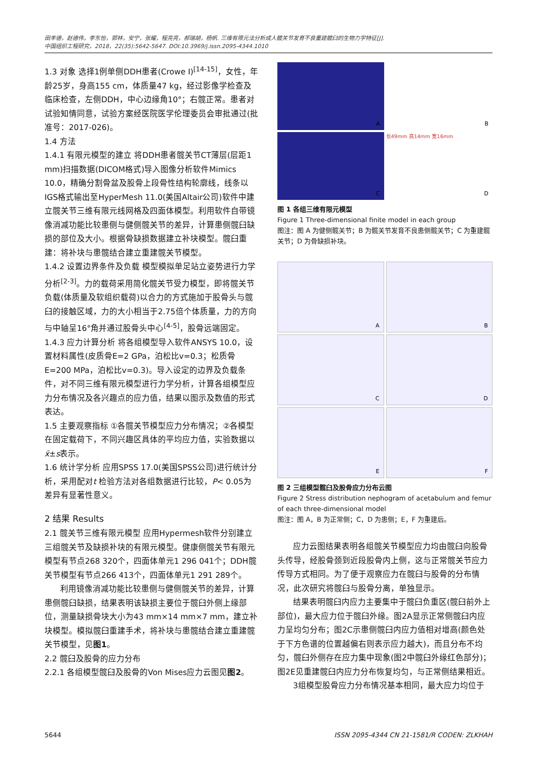田丰德，赵德伟，李东怡，郭林，安宁，张耀，程亮亮，郝瑞胡，杨帆. 三维有限元法分析成人髋关节发育不良重建髋臼的生物力学特征[J].
中国组织工程研究，2018，22(35):5642-5647. DOI:10.3969/j.issn.2095-4344.1010
1.3 对象 选择1例单侧DDH患者(Crowe Ⅰ)<sup>[14-15]</sup>，女性，年龄25岁，身高155 cm，体质量47 kg，经过影像学检查及临床检查，左侧DDH，中心边缘角10°；右髋正常。患者对试验知情同意，试验方案经医院医学伦理委员会审批通过(批准号：2017-026)。
1.4 方法
1.4.1 有限元模型的建立 将DDH患者髋关节CT薄层(层距1 mm)扫描数据(DICOM格式)导入图像分析软件Mimics 10.0，精确分割骨盆及股骨上段骨性结构轮廓线，线条以IGS格式输出至HyperMesh 11.0(美国Altair公司)软件中建立髋关节三维有限元线网格及四面体模型。利用软件自带镜像消减功能比较患侧与健侧髋关节的差异，计算患侧髋臼缺损的部位及大小。根据骨缺损数据建立补块模型。髋臼重建：将补块与患髋结合建立重建髋关节模型。
1.4.2 设置边界条件及负载 模型模拟单足站立姿势进行力学分析<sup>[2-3]</sup>。力的载荷采用简化髋关节受力模型，即将髋关节负载(体质量及软组织载荷)以合力的方式施加于股骨头与髋臼的接触区域，力的大小相当于2.75倍个体质量，力的方向与中轴呈16°角并通过股骨头中心<sup>[4-5]</sup>，股骨远端固定。
1.4.3 应力计算分析 将各组模型导入软件ANSYS 10.0，设置材料属性(皮质骨E=2 GPa，泊松比v=0.3；松质骨E=200 MPa，泊松比v=0.3)。导入设定的边界及负载条件，对不同三维有限元模型进行力学分析，计算各组模型应力分布情况及各兴趣点的应力值，结果以图示及数值的形式表达。
1.5 主要观察指标 ①各髋关节模型应力分布情况；②各模型在固定载荷下，不同兴趣区具体的平均应力值，实验数据以x̄±s表示。
1.6 统计学分析 应用SPSS 17.0(美国SPSS公司)进行统计分析，采用配对t 检验方法对各组数据进行比较，P< 0.05为差异有显著性意义。
2 结果 Results
2.1 髋关节三维有限元模型 应用Hypermesh软件分别建立三组髋关节及缺损补块的有限元模型。健康侧髋关节有限元模型有节点268 320个，四面体单元1 296 041个；DDH髋关节模型有节点266 413个，四面体单元1 291 289个。
利用镜像消减功能比较患侧与健侧髋关节的差异，计算患侧髋臼缺损，结果表明该缺损主要位于髋臼外侧上缘部位，测量缺损骨块大小为43 mm×14 mm×7 mm，建立补块模型。模拟髋臼重建手术，将补块与患髋结合建立重建髋关节模型，见图1。
2.2 髋臼及股骨的应力分布
2.2.1 各组模型髋臼及股骨的Von Mises应力云图见图2。
A
B
C
长49mm 高14mm 宽16mm
D
图 1 各组三维有限元模型
Figure 1 Three-dimensional finite model in each group
图注：图 A 为健侧髋关节；B 为髋关节发育不良患侧髋关节；C 为重建髋关节；D 为骨缺损补块。
A
B
C
D
E
F
图 2 三组模型髋臼及股骨应力分布云图
Figure 2 Stress distribution nephogram of acetabulum and femur of each three-dimensional model
图注：图 A，B 为正常侧；C，D 为患侧；E，F 为重建后。
应力云图结果表明各组髋关节模型应力均由髋臼向股骨头传导，经股骨颈到近段股骨内上侧，这与正常髋关节应力传导方式相同。为了便于观察应力在髋臼与股骨的分布情况，此次研究将髋臼与股骨分离，单独显示。
结果表明髋臼内应力主要集中于髋臼负重区(髋臼前外上部位)，最大应力位于髋臼外缘。图2A显示正常侧髋臼内应力呈均匀分布；图2C示患侧髋臼内应力值相对增高(颜色处于下方色谱的位置越偏右则表示应力越大)，而且分布不均匀，髋臼外侧存在应力集中现象(图2中髋臼外缘红色部分)；图2E见重建髋臼内应力分布恢复均匀，与正常侧结果相近。
3组模型股骨应力分布情况基本相同，最大应力均位于
5644 ISSN 2095-4344 CN 21-1581/R CODEN: ZLKHAH